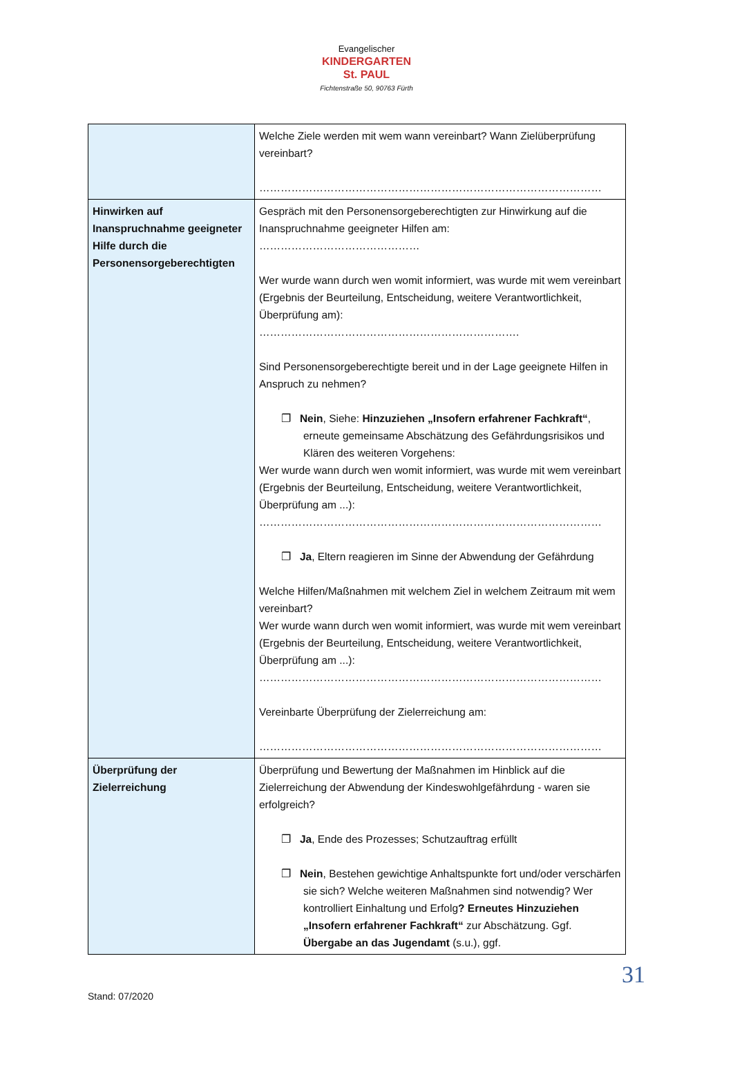Evangelischer
KINDERGARTEN
St. PAUL
Fichtenstraße 50, 90763 Fürth
| | Welche Ziele werden mit wem wann vereinbart? Wann Zielüberprüfung vereinbart? …………………………………………………………………………………… |
| Hinwirken auf Inanspruchnahme geeigneter Hilfe durch die Personensorgeberechtigten | Gespräch mit den Personensorgeberechtigten zur Hinwirkung auf die Inanspruchnahme geeigneter Hilfen am: ……………………………………… Wer wurde wann durch wen womit informiert, was wurde mit wem vereinbart (Ergebnis der Beurteilung, Entscheidung, weitere Verantwortlichkeit, Überprüfung am): ………………………………………………………………. Sind Personensorgeberechtigte bereit und in der Lage geeignete Hilfen in Anspruch zu nehmen? ❐ Nein , Siehe: Hinzuziehen „Insofern erfahrener Fachkraft“ , erneute gemeinsame Abschätzung des Gefährdungsrisikos und Klären des weiteren Vorgehens: Wer wurde wann durch wen womit informiert, was wurde mit wem vereinbart (Ergebnis der Beurteilung, Entscheidung, weitere Verantwortlichkeit, Überprüfung am ...): …………………………………………………………………………………… ❐ Ja , Eltern reagieren im Sinne der Abwendung der Gefährdung Welche Hilfen/Maßnahmen mit welchem Ziel in welchem Zeitraum mit wem vereinbart? Wer wurde wann durch wen womit informiert, was wurde mit wem vereinbart (Ergebnis der Beurteilung, Entscheidung, weitere Verantwortlichkeit, Überprüfung am ...): …………………………………………………………………………………… Vereinbarte Überprüfung der Zielerreichung am: …………………………………………………………………………………… |
| Überprüfung der Zielerreichung | Überprüfung und Bewertung der Maßnahmen im Hinblick auf die Zielerreichung der Abwendung der Kindeswohlgefährdung - waren sie erfolgreich? ❐ Ja , Ende des Prozesses; Schutzauftrag erfüllt ❐ Nein , Bestehen gewichtige Anhaltspunkte fort und/oder verschärfen sie sich? Welche weiteren Maßnahmen sind notwendig? Wer kontrolliert Einhaltung und Erfolg ? Erneutes Hinzuziehen „Insofern erfahrener Fachkraft“ zur Abschätzung. Ggf. Übergabe an das Jugendamt (s.u.), ggf. |
31
Stand: 07/2020